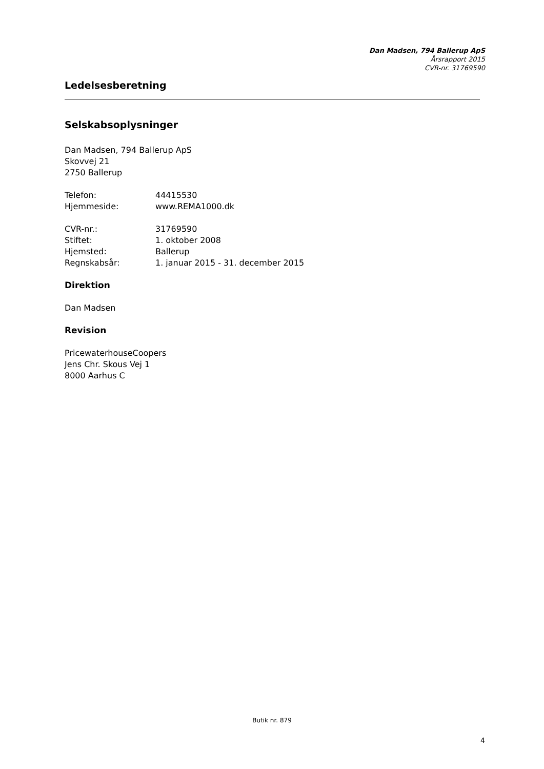Dan Madsen, 794 Ballerup ApS
Årsrapport 2015
CVR-nr. 31769590
Ledelsesberetning
Selskabsoplysninger
Dan Madsen, 794 Ballerup ApS
Skovvej 21
2750 Ballerup
| Telefon: | 44415530 |
| Hjemmeside: | www.REMA1000.dk |
| CVR-nr.: | 31769590 |
| Stiftet: | 1. oktober 2008 |
| Hjemsted: | Ballerup |
| Regnskabsår: | 1. januar 2015 - 31. december 2015 |
Direktion
Dan Madsen
Revision
PricewaterhouseCoopers
Jens Chr. Skous Vej 1
8000 Aarhus C
Butik nr. 879
4